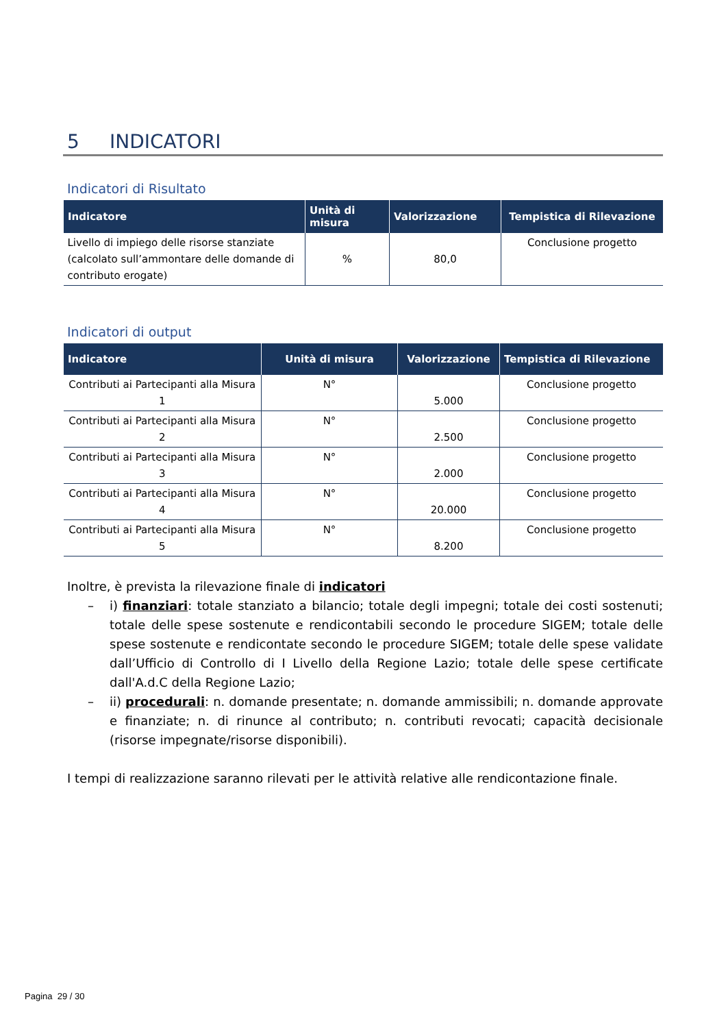5 INDICATORI
Indicatori di Risultato
| Indicatore | Unità di misura | Valorizzazione | Tempistica di Rilevazione |
| --- | --- | --- | --- |
| Livello di impiego delle risorse stanziate (calcolato sull’ammontare delle domande di contributo erogate) | % | 80,0 | Conclusione progetto |
Indicatori di output
| Indicatore | Unità di misura | Valorizzazione | Tempistica di Rilevazione |
| --- | --- | --- | --- |
| Contributi ai Partecipanti alla Misura 1 | N° | 5.000 | Conclusione progetto |
| Contributi ai Partecipanti alla Misura 2 | N° | 2.500 | Conclusione progetto |
| Contributi ai Partecipanti alla Misura 3 | N° | 2.000 | Conclusione progetto |
| Contributi ai Partecipanti alla Misura 4 | N° | 20.000 | Conclusione progetto |
| Contributi ai Partecipanti alla Misura 5 | N° | 8.200 | Conclusione progetto |
Inoltre, è prevista la rilevazione finale di indicatori
– i) finanziari: totale stanziato a bilancio; totale degli impegni; totale dei costi sostenuti; totale delle spese sostenute e rendicontabili secondo le procedure SIGEM; totale delle spese sostenute e rendicontate secondo le procedure SIGEM; totale delle spese validate dall’Ufficio di Controllo di I Livello della Regione Lazio; totale delle spese certificate dall'A.d.C della Regione Lazio;
– ii) procedurali: n. domande presentate; n. domande ammissibili; n. domande approvate e finanziate; n. di rinunce al contributo; n. contributi revocati; capacità decisionale (risorse impegnate/risorse disponibili).
I tempi di realizzazione saranno rilevati per le attività relative alle rendicontazione finale.
Pagina 29 / 30